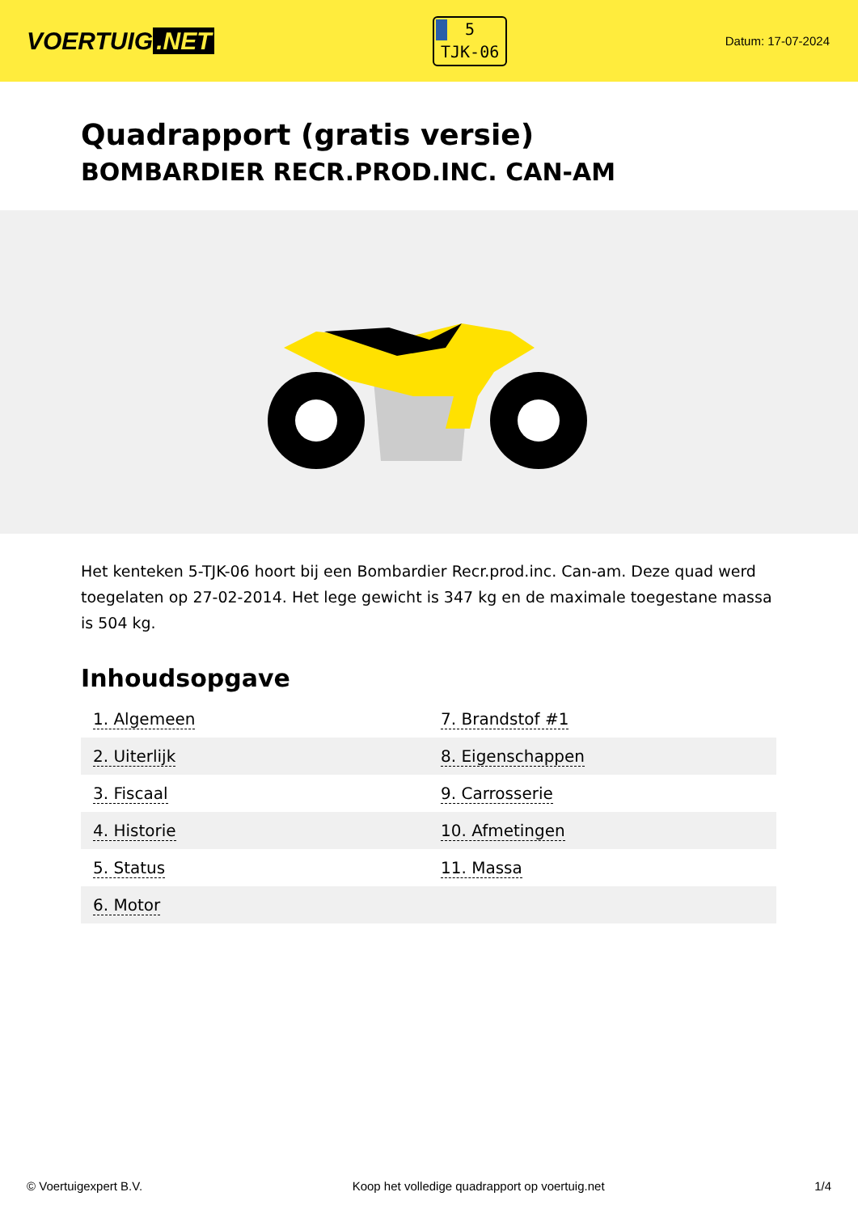VOERTUIG.NET
5
TJK-06
Datum: 17-07-2024
Quadrapport (gratis versie)
BOMBARDIER RECR.PROD.INC. CAN-AM
Het kenteken 5-TJK-06 hoort bij een Bombardier Recr.prod.inc. Can-am. Deze quad werd toegelaten op 27-02-2014. Het lege gewicht is 347 kg en de maximale toegestane massa is 504 kg.
Inhoudsopgave
| 1. Algemeen | 7. Brandstof #1 |
| 2. Uiterlijk | 8. Eigenschappen |
| 3. Fiscaal | 9. Carrosserie |
| 4. Historie | 10. Afmetingen |
| 5. Status | 11. Massa |
| 6. Motor | |
© Voertuigexpert B.V. Koop het volledige quadrapport op voertuig.net 1/4